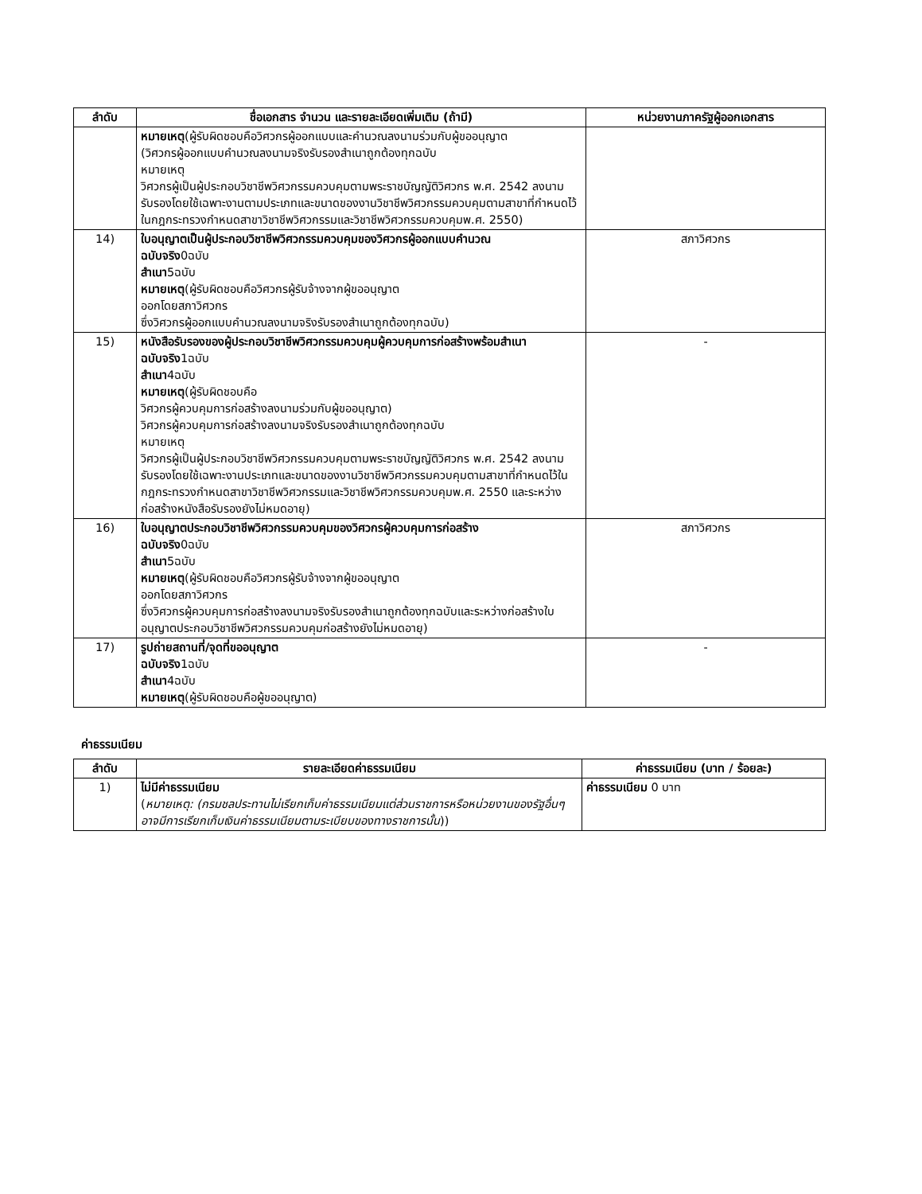| ลำดับ | ชื่อเอกสาร จำนวน และรายละเอียดเพิ่มเติม (ถ้ามี) | หน่วยงานภาครัฐผู้ออกเอกสาร |
| --- | --- | --- |
| | หมายเหตุ (ผู้รับผิดชอบคือวิศวกรผู้ออกแบบและคำนวณลงนามร่วมกับผู้ขออนุญาต (วิศวกรผู้ออกแบบคำนวณลงนามจริงรับรองสำเนาถูกต้องทุกฉบับ หมายเหตุ วิศวกรผู้เป็นผู้ประกอบวิชาชีพวิศวกรรมควบคุมตามพระราชบัญญัติวิศวกร พ.ศ. 2542 ลงนามรับรองโดยใช้เฉพาะงานตามประเภทและขนาดของงานวิชาชีพวิศวกรรมควบคุมตามสาขาที่กำหนดไว้ในกฎกระทรวงกำหนดสาขาวิชาชีพวิศวกรรมและวิชาชีพวิศวกรรมควบคุมพ.ศ. 2550) | |
| 14) | ใบอนุญาตเป็นผู้ประกอบวิชาชีพวิศวกรรมควบคุมของวิศวกรผู้ออกแบบคำนวณ ฉบับจริง 0ฉบับ สำเนา 5ฉบับ หมายเหตุ (ผู้รับผิดชอบคือวิศวกรผู้รับจ้างจากผู้ขออนุญาต ออกโดยสภาวิศวกร ซึ่งวิศวกรผู้ออกแบบคำนวณลงนามจริงรับรองสำเนาถูกต้องทุกฉบับ) | สภาวิศวกร |
| 15) | หนังสือรับรองของผู้ประกอบวิชาชีพวิศวกรรมควบคุมผู้ควบคุมการก่อสร้างพร้อมสำเนา ฉบับจริง 1ฉบับ สำเนา 4ฉบับ หมายเหตุ (ผู้รับผิดชอบคือ วิศวกรผู้ควบคุมการก่อสร้างลงนามร่วมกับผู้ขออนุญาต) วิศวกรผู้ควบคุมการก่อสร้างลงนามจริงรับรองสำเนาถูกต้องทุกฉบับ หมายเหตุ วิศวกรผู้เป็นผู้ประกอบวิชาชีพวิศวกรรมควบคุมตามพระราชบัญญัติวิศวกร พ.ศ. 2542 ลงนามรับรองโดยใช้เฉพาะงานประเภทและขนาดของงานวิชาชีพวิศวกรรมควบคุมตามสาขาที่กำหนดไว้ในกฎกระทรวงกำหนดสาขาวิชาชีพวิศวกรรมและวิชาชีพวิศวกรรมควบคุมพ.ศ. 2550 และระหว่างก่อสร้างหนังสือรับรองยังไม่หมดอายุ) | - |
| 16) | ใบอนุญาตประกอบวิชาชีพวิศวกรรมควบคุมของวิศวกรผู้ควบคุมการก่อสร้าง ฉบับจริง 0ฉบับ สำเนา 5ฉบับ หมายเหตุ (ผู้รับผิดชอบคือวิศวกรผู้รับจ้างจากผู้ขออนุญาต ออกโดยสภาวิศวกร ซึ่งวิศวกรผู้ควบคุมการก่อสร้างลงนามจริงรับรองสำเนาถูกต้องทุกฉบับและระหว่างก่อสร้างใบอนุญาตประกอบวิชาชีพวิศวกรรมควบคุมก่อสร้างยังไม่หมดอายุ) | สภาวิศวกร |
| 17) | รูปถ่ายสถานที่/จุดที่ขออนุญาต ฉบับจริง 1ฉบับ สำเนา 4ฉบับ หมายเหตุ (ผู้รับผิดชอบคือผู้ขออนุญาต) | - |
ค่าธรรมเนียม
| ลำดับ | รายละเอียดค่าธรรมเนียม | ค่าธรรมเนียม (บาท / ร้อยละ) |
| --- | --- | --- |
| 1) | ไม่มีค่าธรรมเนียม ( หมายเหตุ: (กรมชลประทานไม่เรียกเก็บค่าธรรมเนียมแต่ส่วนราชการหรือหน่วยงานของรัฐอื่นๆอาจมีการเรียกเก็บเงินค่าธรรมเนียมตามระเบียบของทางราชการนั้น )) | ค่าธรรมเนียม 0 บาท |